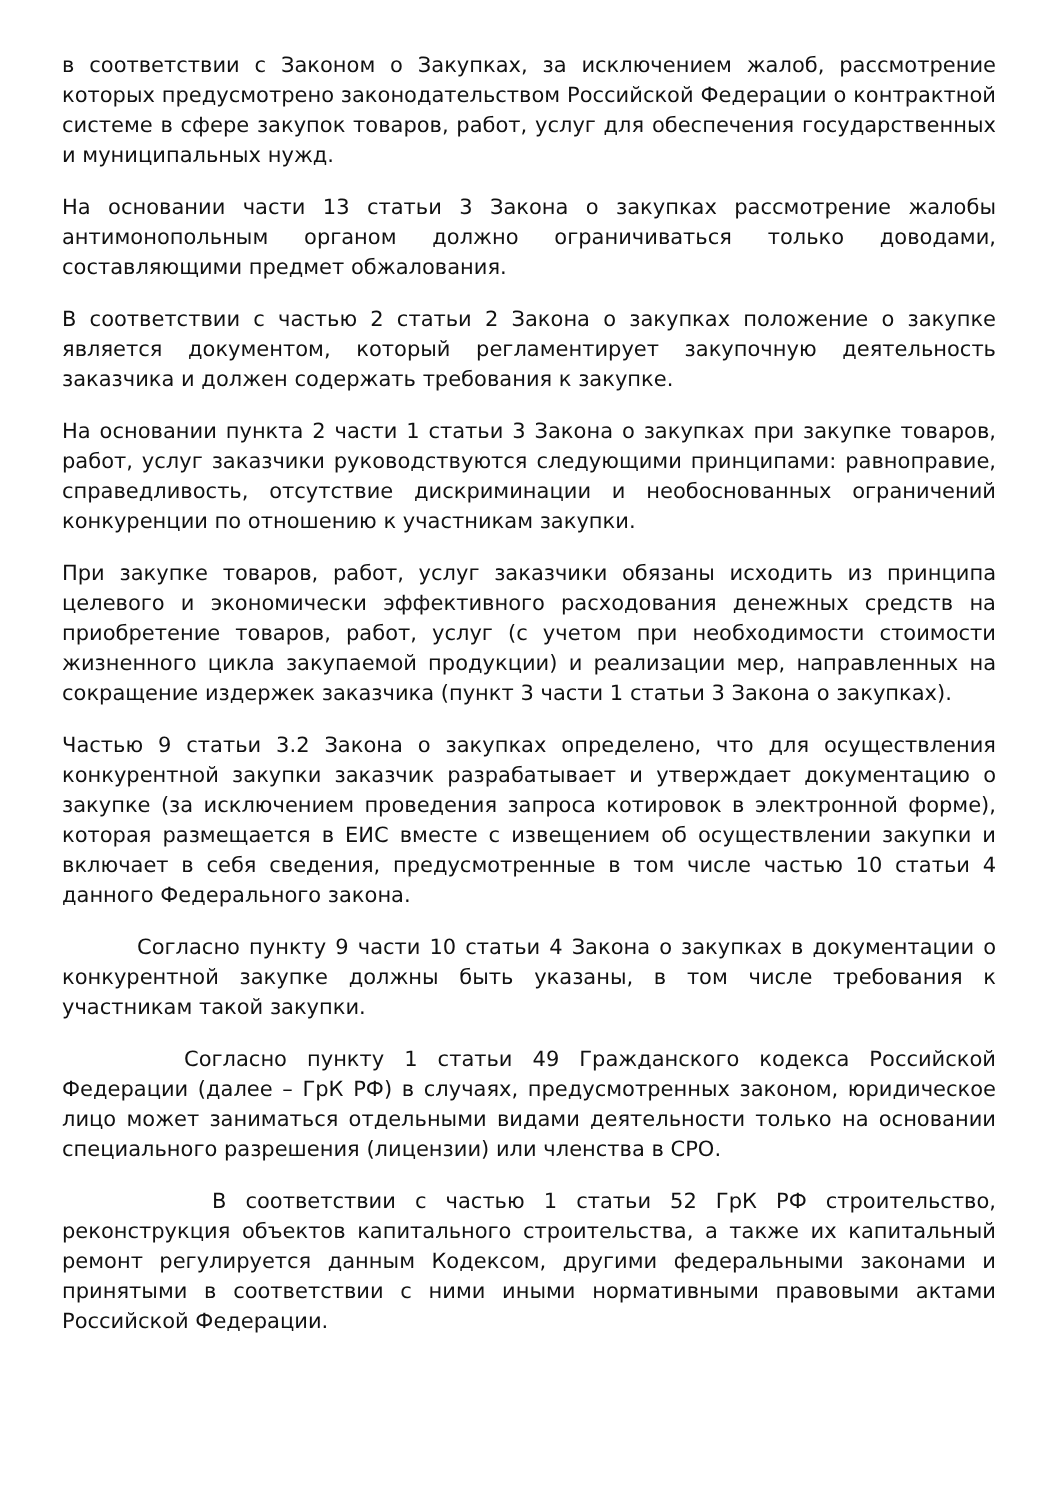в соответствии с Законом о Закупках, за исключением жалоб, рассмотрение которых предусмотрено законодательством Российской Федерации о контрактной системе в сфере закупок товаров, работ, услуг для обеспечения государственных и муниципальных нужд.
На основании части 13 статьи 3 Закона о закупках рассмотрение жалобы антимонопольным органом должно ограничиваться только доводами, составляющими предмет обжалования.
В соответствии с частью 2 статьи 2 Закона о закупках положение о закупке является документом, который регламентирует закупочную деятельность заказчика и должен содержать требования к закупке.
На основании пункта 2 части 1 статьи 3 Закона о закупках при закупке товаров, работ, услуг заказчики руководствуются следующими принципами: равноправие, справедливость, отсутствие дискриминации и необоснованных ограничений конкуренции по отношению к участникам закупки.
При закупке товаров, работ, услуг заказчики обязаны исходить из принципа целевого и экономически эффективного расходования денежных средств на приобретение товаров, работ, услуг (с учетом при необходимости стоимости жизненного цикла закупаемой продукции) и реализации мер, направленных на сокращение издержек заказчика (пункт 3 части 1 статьи 3 Закона о закупках).
Частью 9 статьи 3.2 Закона о закупках определено, что для осуществления конкурентной закупки заказчик разрабатывает и утверждает документацию о закупке (за исключением проведения запроса котировок в электронной форме), которая размещается в ЕИС вместе с извещением об осуществлении закупки и включает в себя сведения, предусмотренные в том числе частью 10 статьи 4 данного Федерального закона.
Согласно пункту 9 части 10 статьи 4 Закона о закупках в документации о конкурентной закупке должны быть указаны, в том числе требования к участникам такой закупки.
Согласно пункту 1 статьи 49 Гражданского кодекса Российской Федерации (далее – ГрК РФ) в случаях, предусмотренных законом, юридическое лицо может заниматься отдельными видами деятельности только на основании специального разрешения (лицензии) или членства в СРО.
В соответствии с частью 1 статьи 52 ГрК РФ строительство, реконструкция объектов капитального строительства, а также их капитальный ремонт регулируется данным Кодексом, другими федеральными законами и принятыми в соответствии с ними иными нормативными правовыми актами Российской Федерации.